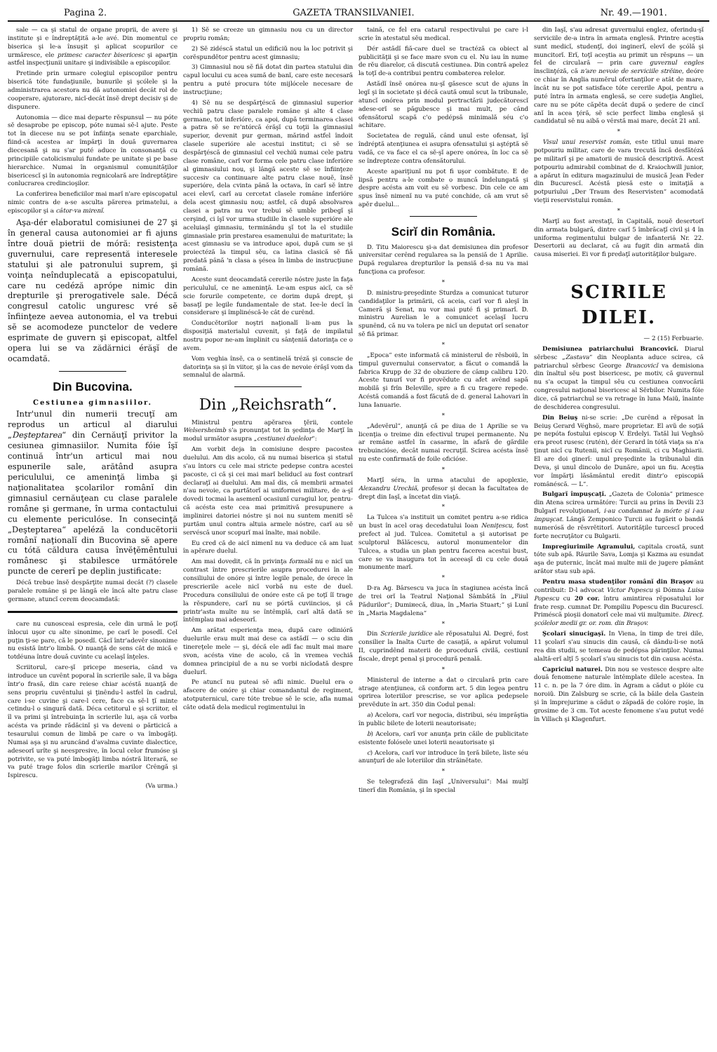Pagina 2. GAZETA TRANSILVANIEI. Nr. 49.—1901.
sale — ca şi statul de organe proprii, de avere şi institute şi e îndreptăţită a-le avé. Din momentul ce biserica şi le-a însuşit şi aplicat scopurilor ce urmăresce, ele primesc caracter bisericesc şi aparţin astfel inspecţiunii unitare şi indivisibile a episcopilor.
Pretinde prin urmare colegiul episcopilor pentru biserică tóte fundaţiunile, bunurile şi şcólele şi la administrarea acestora nu dă autonomiei decât rol de cooperare, ajutorare, nicĭ-decât însĕ drept decisiv şi de dispunere.
Autonomia — dice mai departe rĕspunsul — nu póte sĕ desaprobe pe episcop, póte numai sĕ-l ajute. Peste tot în diecese nu se pot înfiinţa senate eparchiale, fiind-că acestea ar împărţi în două guvernarea diecesană şi nu s'ar puté aduce în consonanţă cu principiile catolicismului fundate pe unitate şi pe base hierarchice. Numai în organismul comunităţilor bisericescĭ şi în autonomia regnicolară are îndreptăţire conlucrarea credincioşilor.
La conferirea beneficiilor mai marĭ n'are episcopatul nimic contra de a-se asculta părerea primatelui, a episcopilor şi a câtor-va mirenĭ.
Aşa-dér elaboratul comisiunei de 27 şi în general causa autonomiei ar fi ajuns între două pietrii de móră: resistenţa guvernului, care representă interesele statului şi ale patronului suprem, şi voinţa neînduplecată a episcopatului, care nu cedéză aprópe nimic din drepturile şi prerogativele sale. Décă congresul catolic unguresc vré sĕ înfiinţeze aevea autonomia, el va trebui sĕ se acomodeze punctelor de vedere esprimate de guvern şi episcopat, altfel opera lui se va zădărnici érăşĭ de ocamdată.
Din Bucovina.
Cestiunea gimnasiilor.
Intr'unul din numerii trecuţĭ am reprodus un articul al diarului „Deşteptarea“ din Cernăuţĭ privitor la cesiunea gimnasiilor. Numita fóie îşĭ continuă într'un articul mai nou espunerile sale, arătând asupra periculului, ce ameninţă limba şi naţionalitatea şcolarilor românĭ din gimnasiul cernăuţean cu clase paralele române şi germane, în urma contactului cu elemente periculóse. In consecinţă „Deşteptarea“ apeléză la conducĕtorii românĭ naţionalĭ din Bucovina sĕ apere cu tótă căldura causa învĕţĕmêntului românesc şi stabilesce următórele puncte de cererĭ pe deplin justificate:
Décă trebue însĕ despărţite numai decât (?) clasele paralele române şi pe lângă ele încă alte patru clase germane, atuncĭ cerem deocamdată:
care nu cunosceai espresia, cele din urmă le poţĭ înlocui uşor cu alte sinonime, pe carĭ le posedĭ. Cel puţin ţi-se pare, că le posedĭ. Căcĭ într'adevĕr sinonime nu esistă într'o limbă. O nuanţă de sens cât de mică e totdéuna între două cuvinte cu acelaşĭ înţeles.
Scriitorul, care-şĭ pricepe meseria, când va introduce un cuvênt poporal în scrierile sale, îl va băga într'o frasă, din care reiese chiar acéstă nuanţă de sens propriu cuvêntului şi ţinêndu-l astfel în cadrul, care i-se cuvine şi care-l cere, face ca sĕ-l ţĭ minte cetindu-l o singură dată. Déca cetitorul e şi scriitor, el îl va primi şi întrebuinţa în scrierile lui, aşa că vorba acésta va prinde rădăcinĭ şi va deveni o părticică a tesaurului comun de limbă pe care o va îmbogăţi. Numai aşa şi nu aruncând d'avalma cuvinte dialectice, adeseorĭ urîte şi neespresive, în locul celor frumóse şi potrivite, se va puté îmbogăţi limba nóstră literară, se va puté trage folos din scrierile marilor Crêngă şi Ispirescu.
(Va urma.)
1) Sĕ se creeze un gimnasiu nou cu un director propriu român;
2) Sĕ zidéscă statul un edificiŭ nou la loc potrivit şi corĕspundĕtor pentru acest gimnasiu;
3) Gimnasiul nou sĕ fiă dotat din partea statului din capul locului cu acea sumă de banĭ, care este necesară pentru a puté procura tóte mijlócele necesare de instrucţiune;
4) Sĕ nu se despărţéscă de gimnasiul superior vechiŭ patru clase paralele române şi alte 4 clase germane, tot inferióre, ca apoi, după terminarea clasei a patra sĕ se re'ntórcă érăşĭ cu toţii la gimnasiul superior, devenit pur german, mărind astfel îndoit clasele superióre ale acestui institut; ci sĕ se despărţéscă de gimnasiul cel vechiŭ numai cele patru clase române, carĭ vor forma cele patru clase inferióre al gimnasiului nou, şi lângă aceste sĕ se înfiinţeze succesiv ca continuare alte patru clase nouĕ, însĕ superióre, dela cvinta până la octava, în carĭ sĕ între acei elevĭ, carĭ au cercetat clasele române inferióre dela acest gimnasiu nou; astfel, că după absolvarea clasei a patra nu vor trebui sĕ umble pribegĭ şi cerşind, ci îşĭ vor urma studiile în clasele superióre ale aceluiaşĭ gimnasiu, terminându şĭ tot la el studiile gimnasiale prin prestarea esamenului de maturitate; la acest gimnasiu se va introduce apoi, după cum se şi proiectéză la timpul sĕu, ca latina clasică sĕ fiă predată până 'n clasa a şésea în limba de instrucţiune română.
Aceste sunt deocamdată cererile nóstre juste în faţa pericululuĭ, ce ne ameninţă. Le-am espus aicĭ, ca sĕ scie forurile competente, ce dorim după drept, şi basaţĭ pe legile fundamentale de stat. Iee-le decĭ în considerare şi împlinéscă-le cât de curênd.
Conducĕtorilor noştri naţionalĭ li-am pus la disposiţiă materialul cuvenit, şi faţă de impilatul nostru popor ne-am împlinit cu sânţeniă datorinţa ce o avem.
Vom veghia însĕ, ca o sentinelă tréză şi conscie de datorinţa sa şi în viitor, şi la cas de nevoie érăşĭ vom da semnalul de alarmă.
Din „Reichsrath“.
Ministrul pentru apĕrarea ţĕrii, contele Welsersheimb s'a pronunţat tot în şedinţa de Marţĭ în modul următor asupra „cestiunei duelelor“:
Am vorbit deja în comisiune despre pacostea duelului. Am dis acolo, că nu numai biserica şi statul s'au întors cu cele mai stricte pedepse contra acestei pacoste, ci că şi cei mai marĭ beliducĭ au fost contrarĭ declaraţĭ ai duelului. Am maĭ dis, că membrii armatei n'au nevoie, ca purtătorĭ ai uniformei militare, de a-şĭ dovedi tocmai la asemenĭ ocasiunĭ curagiul lor, pentru-că acésta este cea mai primitivă presupunere a implinirei datoriei nóstre şi noi nu suntem menitĭ sĕ purtăm unul contra altuia armele nóstre, carĭ au sĕ servéscă unor scopurĭ mai înalte, mai nobile.
Eu cred că de aicĭ nimenĭ nu va deduce că am luat în apĕrare duelul.
Am mai dovedit, că în privinţa formală nu e nicĭ un contrast între prescrierile asupra procedurei în ale consiliului de onóre şi între legile penale, de órece în prescrierile acele nicĭ vorbă nu este de duel. Procedura consiliului de onóre este că pe toţĭ îĭ trage la rĕspundere, carĭ nu se pórtă cuviincios, şi că printr'asta multe nu se întêmplă, carĭ altă dată se întêmplau mai adeseorĭ.
Am arătat esperienţa mea, după care odinióră duelurile erau mult mai dese ca astădĭ — o sciu din tinereţele mele — şi, décă ele adĭ fac mult mai mare svon, acésta vine de acolo, că în vremea vechiă domnea principiul de a nu se vorbi nicĭodată despre duelurĭ.
Pe atuncĭ nu puteai sĕ afli nimic. Duelul era o afacere de onóre şi chiar comandantul de regiment, atotputernicul, care tóte trebue sĕ le scie, afla numai câte odată dela medicul regimentului în
taină, ce fel era catarul respectivului pe care i-l scrie în atestatul sĕu medical.
Dér astădĭ fiă-care duel se tractéză ca obiect al publicităţii şi se face mare svon cu el. Nu iau în nume de rĕu diarelor, că discută cestiunea. Din contră apelez la toţĭ de-a contribui pentru combaterea relelor.
Astădĭ însĕ onórea nu-şĭ găsesce scut de ajuns în legĭ şi în societate şi décă caută omul scut la tribunale, atuncĭ onórea prin modul pertractării judecătorescĭ adese-orĭ se păgubesce şi mai mult, pe când ofensătorul scapă c'o pedépsă minimală séu c'o achitare.
Societatea de regulă, când unul este ofensat, îşĭ îndréptă atenţiunea ei asupra ofensatului şi aştéptă sĕ vadă, ce va face el ca sĕ-şĭ apere onórea, în loc ca sĕ se îndrepteze contra ofensătorului.
Aceste apariţiunĭ nu pot fi uşor combătute. E de lipsă pentru a-le combate o muncă îndelungată şi despre acésta am voit eu sĕ vorbesc. Din cele ce am spus însĕ nimenĭ nu va puté conchide, că am vrut sĕ apĕr duelul...
Scirĭ din România.
D. Titu Maiorescu şi-a dat demisiunea din profesor universitar cerênd regularea sa la pensiă de 1 Aprilie. După regularea drepturilor la pensiă d-sa nu va mai funcţiona ca profesor.
*
D. ministru-preşedinte Sturdza a comunicat tuturor candidaţilor la primării, că aceia, carĭ vor fi aleşĭ în Cameră şi Senat, nu vor mai puté fi şi primarĭ. D. ministru Aurelian le a comunicet acelaşĭ lucru spunênd, că nu va tolera pe nicĭ un deputat orĭ senator sĕ fiă primar.
*
„Epoca“ este informată că ministerul de rĕsboiŭ, în timpul guvernului conservator, a făcut o comandă la fabrica Krupp de 32 de obuziere de câmp calibru 120. Aceste tunurĭ vor fi provĕdute cu afet avênd sapă mobilă şi frîn Beleville, spre a fi cu tragere repede. Acéstă comandă a fost făcută de d. general Lahovari în luna Ianuarie.
*
„Adevĕrul“, anunţă că pe diua de 1 Aprilie se va licenţia o treime din efectivul trupei permanente. Nu ar remâne astfel în casarme, în afară de gărdile trebuincióse, decât numai recruţiĭ. Scirea acésta însĕ nu este confirmată de foile oficióse.
*
Marţĭ séra, în urma atacului de apoplexie, Alexandru Urechiă, profesor şi decan la facultatea de drept din Iaşĭ, a încetat din viaţă.
*
La Tulcea s'a instituit un comitet pentru a-se ridica un bust în acel oraş decedatului Ioan Neniţescu, fost prefect al jud. Tulcea. Comitetul a şi autorisat pe sculptorul Bălăcescu, autorul monumentelor din Tulcea, a studia un plan pentru facerea acestui bust, care se va inaugura tot în aceeaşĭ di cu cele două monumente marĭ.
*
D-ra Ag. Bârsescu va juca în stagiunea acésta încă de trei orĭ la Teatrul Naţional Sâmbătă în „Fiiul Pădurilor“; Dumінecă, diua, în „Maria Stuart;“ şi Lunĭ în „Maria Magdalena“
*
Din Scrierile juridice ale rĕposatului Al. Degré, fost consilier la Inalta Curte de casaţiă, a apărut volumul II, cuprindênd materii de procedură civilă, cestiunĭ fiscale, drept penal şi procedură penală.
*
Ministerul de interne a dat o circulară prin care atrage atenţiunea, că conform art. 5 din legea pentru oprirea loteriilor prescrise, se vor aplica pedepsele prevĕdute în art. 350 din Codul penal:
a) Acelora, carĭ vor negocia, distribui, séu imprăştia în public bilete de loterii neautorisate;
b) Acelora, carĭ vor anunţa prin căile de publicitate esistente folósele unei loterii neautorisate şi
c) Acelora, carĭ vor introduce în ţeră bilete, liste séu anunţurĭ de ale loteriilor din străinĕtate.
*
Se telegrafeză din Iaşĭ „Universului“: Mai mulţĭ tinerĭ din România, şi în special
din Iaşĭ, s'au adresat guvernului englez, oferindu-şĭ serviciile de-a intra în armata englesă. Printre aceştia sunt medicĭ, studenţĭ, doi inginerĭ, elevĭ de şcólă şi muncitorĭ. Erĭ, toţĭ aceştia au primit un rĕspuns — un fel de circulară — prin care guvernul engles înscĭinţéză, că n'are nevoie de serviciile strĕine, deóre ce chiar în Anglia numĕrul ofertanţilor e atât de mare, încât nu se pot satisface tóte cererile Apoi, pentru a puté întra în armata englesă, se cere sudeţia Angliei, care nu se póte căpĕta decât după o şedere de cincĭ anĭ în acea ţéră, sĕ scie perfect limba englesă şi candidatul sĕ nu aibă o vêrstă mai mare, decât 21 anĭ.
*
Visul unui reservist român, este titlul unui mare potpouriu militar, care de vara trecută încă desfătéză pe militarĭ şi pe amatorii de musică descriptivă. Acest potpouriu admirabil combinat de d. Kraiochwill junior, a apărut în editura magazinului de musică Jean Feder din Bucurescĭ. Acéstă piesă este o imitaţiă a potpuriului „Der Traum des Reservisten“ acomodată vieţii reservistului român.
*
Marţĭ au fost arestaţĭ, în Capitală, nouĕ desertorĭ din armata bulgară, dintre carĭ 5 îmbrăcaţĭ civil şi 4 în uniforma regimentului bulgar de infanteriă Nr. 22. Desertorii au declarat, că au fugit din armată din causa miseriei. Ei vor fi predaţĭ autorităţilor bulgare.
SCIRILE DILEI.
— 2 (15) Ferbuarie.
Demisiunea patriarchului Brancovicĭ. Diarul sĕrbesc „Zastava“ din Neoplanta aduce scirea, că patriarchul sĕrbesc George Brancovicĭ va demisiona din înaltul sĕu post bisericesc, pe motiv, că guvernul nu s'a ocupat la timpul sĕu cu cestiunea convocării congresului naţional bisericesc al Sĕrbilor. Numita fóie dice, că patriarchul se va retrage în luna Maiŭ, înainte de deschiderea congresului.
Din Beiuş ni-se scrie: „De curênd a rĕposat în Beiuş Gerard Véghsö, mare proprietar. El avŭ de soţiă pe nepóta fostului episcop V. Erdelyi. Tatăl lui Veghsö era preot rusesc (rutén), dér Gerard în tótă viaţa sa n'a ţinut nicĭ cu Rutenii, nicĭ cu Românii, ci cu Maghiarii. El are doi ginerĭ: unul preşedinte la tribunalul din Deva, şi unul dincolo de Dunăre, apoi un fiu. Aceştia vor împărţi lăsământul eredit dintr'o episcopiă românéscă. — L“.
Bulgarĭ împuşcaţĭ. „Gazeta de Colonia“ primesce din Atena scirea următóre: Turcii au prins în Devili 23 Bulgarĭ revoluţionarĭ, i-au condamnat la mórte şi i-au împuşcat. Lângă Zemponico Turcii au fugărit o bandă numerósă de rĕsvrĕtitorĭ. Autorităţile turcescĭ proced forte necruţător cu Bulgarii.
Impregiurimile Agramului, capitala croată, sunt tóte sub apă. Râurile Sava, Lomja şi Kazma au esundat aşa de puternic, încât mai multe mii de jugere pământ arător stau sub apă.
Pentru masa studenţilor românĭ din Braşov au contribuit: D-l advocat Victor Popescu şi Dómna Luisa Popescu cu 20 cor. întru amintirea rĕposatului lor frate resp. cumnat Dr. Pompiliu Popescu din Bucurescĭ. Priméscă pioşii donatorĭ cele mai vii mulţumite. Direcţ. şcólelor medii gr. or. rom. din Braşov.
Şcolarĭ sinucigaşĭ. In Viena, în timp de trei dile, 11 şcolarĭ s'au sinucis din causă, că dându-li-se notă rea din studii, se temeau de pedépsa părinţilor. Numai alaltă-erĭ alţĭ 5 şcolarĭ s'au sinucis tot din causa acésta.
Capriciul naturei. Din nou se vestesce despre alte două fenomene naturale întêmplate dilele acestea. In 11 c. n. pe la 7 óre dim. în Agram a cădut o plóie cu noroiŭ. Din Zalsburg se scrie, că la băile dela Gastein şi în împrejurime a cădut o zăpadă de colóre roşie, în grosime de 3 cm. Tot aceste fenomene s'au putut vedé în Villach şi Klagenfurt.